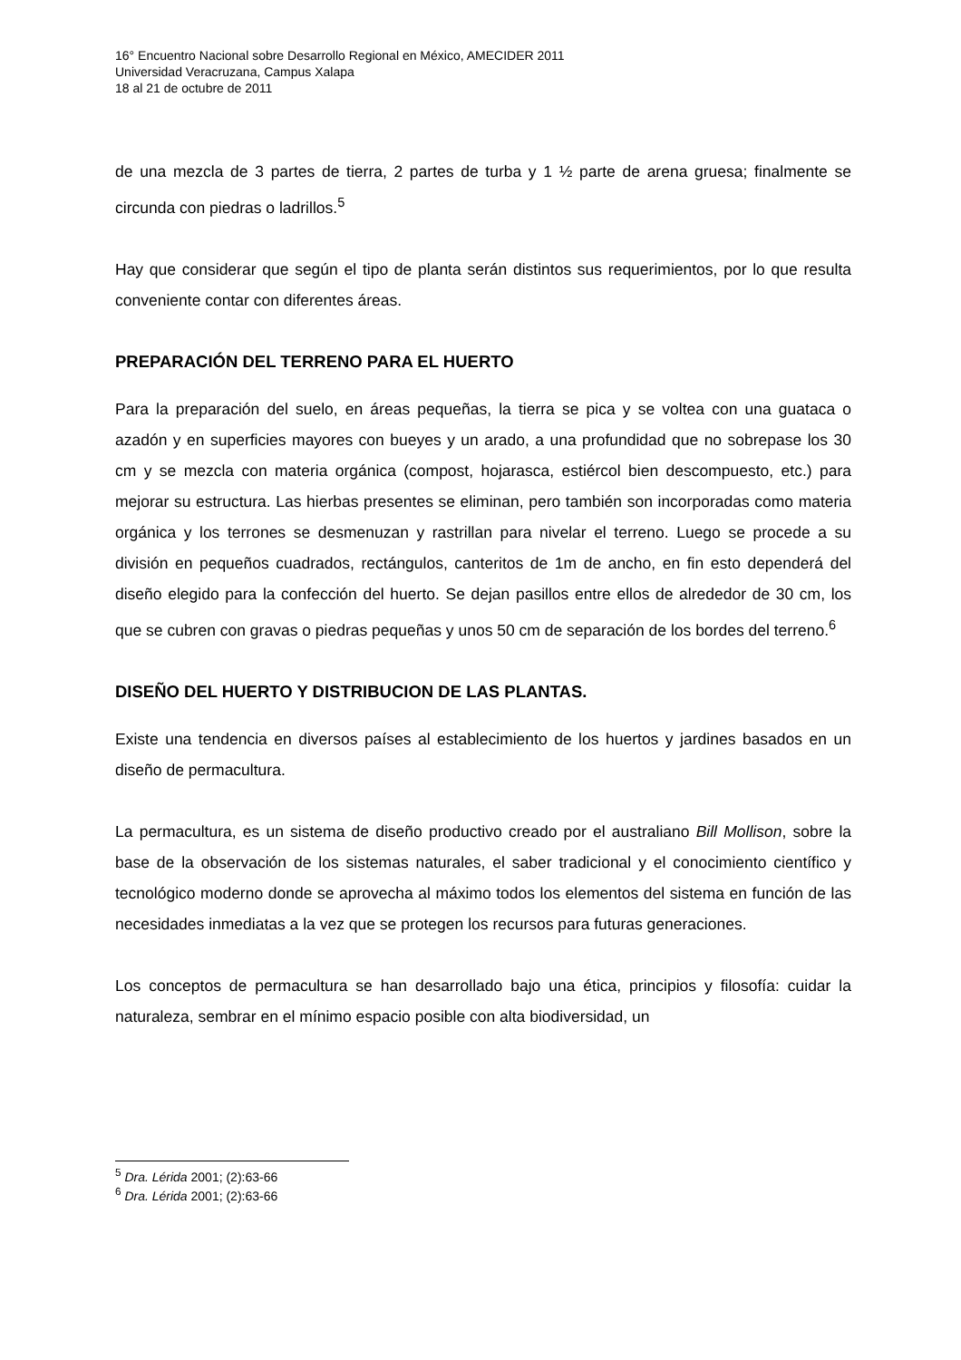16° Encuentro Nacional sobre Desarrollo Regional en México, AMECIDER 2011
Universidad Veracruzana, Campus Xalapa
18 al 21 de octubre de 2011
de una mezcla de 3 partes de tierra, 2 partes de turba y 1 ½ parte de arena gruesa; finalmente se circunda con piedras o ladrillos.<sup>5</sup>
Hay que considerar que según el tipo de planta serán distintos sus requerimientos, por lo que resulta conveniente contar con diferentes áreas.
PREPARACIÓN DEL TERRENO PARA EL HUERTO
Para la preparación del suelo, en áreas pequeñas, la tierra se pica y se voltea con una guataca o azadón y en superficies mayores con bueyes y un arado, a una profundidad que no sobrepase los 30 cm y se mezcla con materia orgánica (compost, hojarasca, estiércol bien descompuesto, etc.) para mejorar su estructura. Las hierbas presentes se eliminan, pero también son incorporadas como materia orgánica y los terrones se desmenuzan y rastrillan para nivelar el terreno. Luego se procede a su división en pequeños cuadrados, rectángulos, canteritos de 1m de ancho, en fin esto dependerá del diseño elegido para la confección del huerto. Se dejan pasillos entre ellos de alrededor de 30 cm, los que se cubren con gravas o piedras pequeñas y unos 50 cm de separación de los bordes del terreno.<sup>6</sup>
DISEÑO DEL HUERTO Y DISTRIBUCION DE LAS PLANTAS.
Existe una tendencia en diversos países al establecimiento de los huertos y jardines basados en un diseño de permacultura.
La permacultura, es un sistema de diseño productivo creado por el australiano Bill Mollison, sobre la base de la observación de los sistemas naturales, el saber tradicional y el conocimiento científico y tecnológico moderno donde se aprovecha al máximo todos los elementos del sistema en función de las necesidades inmediatas a la vez que se protegen los recursos para futuras generaciones.
Los conceptos de permacultura se han desarrollado bajo una ética, principios y filosofía: cuidar la naturaleza, sembrar en el mínimo espacio posible con alta biodiversidad, un
<sup>5</sup> Dra. Lérida 2001; (2):63-66
<sup>6</sup> Dra. Lérida 2001; (2):63-66